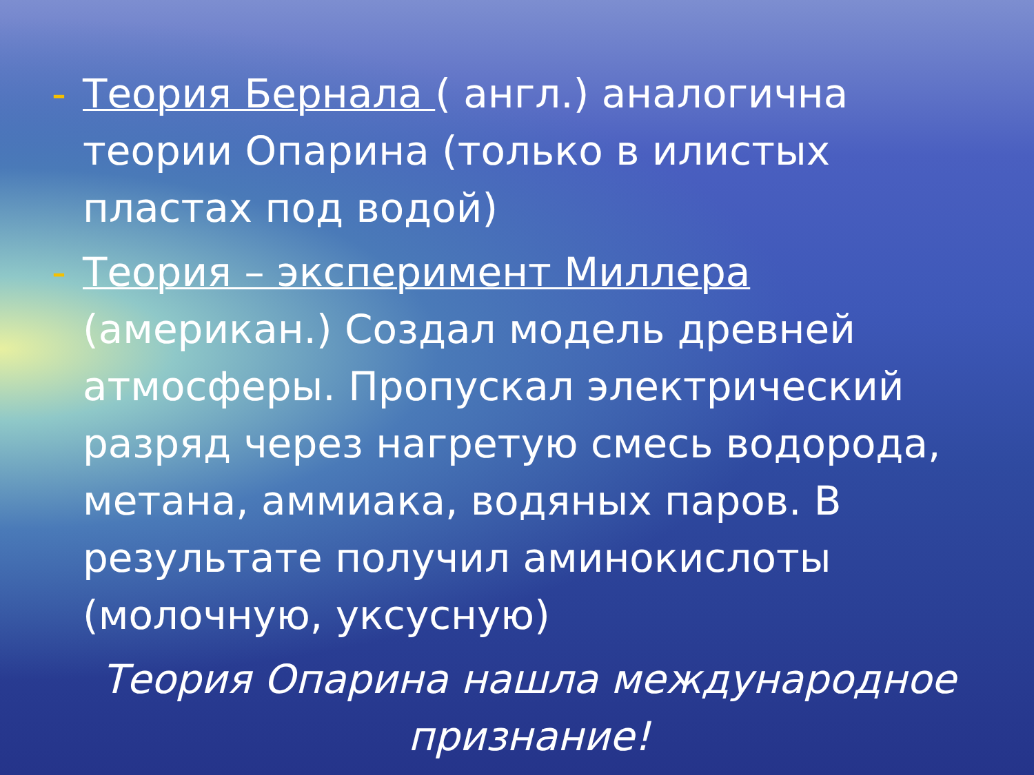- Теория Бернала ( англ.) аналогична теории Опарина (только в илистых пластах под водой)
- Теория – эксперимент Миллера (американ.) Создал модель древней атмосферы. Пропускал электрический разряд через нагретую смесь водорода, метана, аммиака, водяных паров. В результате получил аминокислоты (молочную, уксусную)
Теория Опарина нашла международное признание!